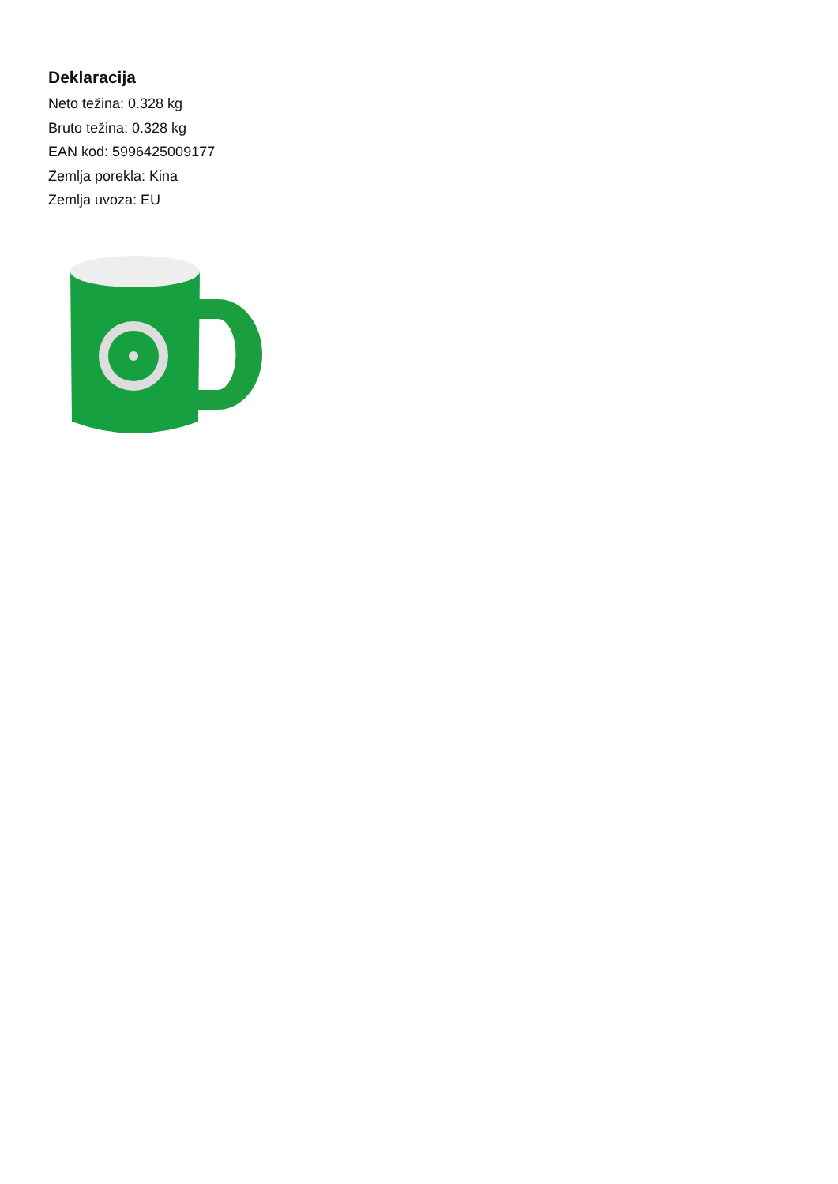Deklaracija
Neto težina: 0.328 kg
Bruto težina: 0.328 kg
EAN kod: 5996425009177
Zemlja porekla: Kina
Zemlja uvoza: EU